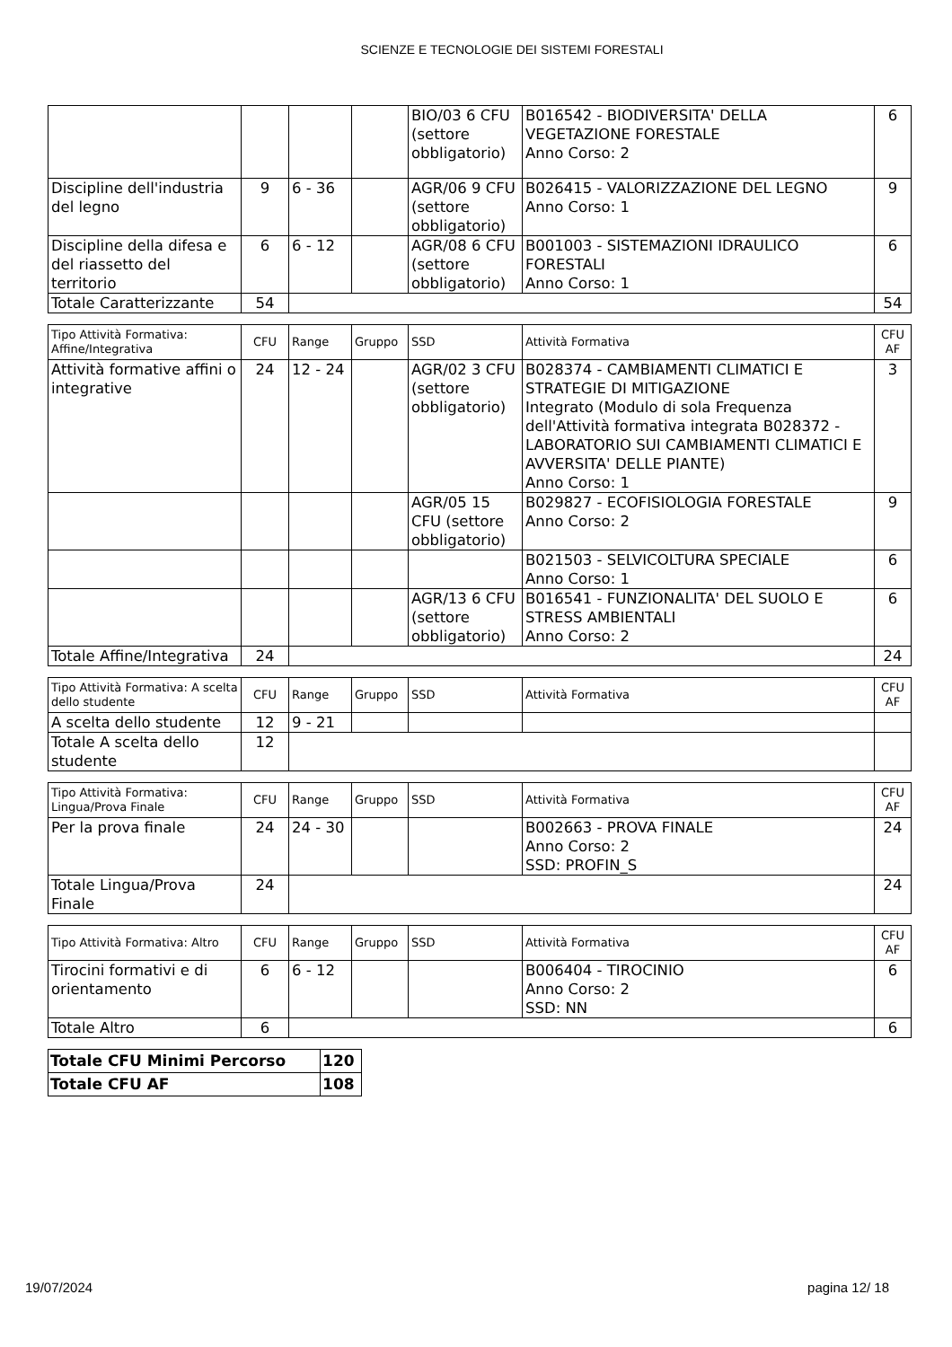SCIENZE E TECNOLOGIE DEI SISTEMI FORESTALI
| | | | | BIO/03 6 CFU (settore obbligatorio) | B016542 - BIODIVERSITA' DELLA VEGETAZIONE FORESTALE Anno Corso: 2 | 6 |
| Discipline dell'industria del legno | 9 | 6 - 36 | | AGR/06 9 CFU (settore obbligatorio) | B026415 - VALORIZZAZIONE DEL LEGNO Anno Corso: 1 | 9 |
| Discipline della difesa e del riassetto del territorio | 6 | 6 - 12 | | AGR/08 6 CFU (settore obbligatorio) | B001003 - SISTEMAZIONI IDRAULICO FORESTALI Anno Corso: 1 | 6 |
| Totale Caratterizzante | 54 | | | | | 54 |
| Tipo Attività Formativa: Affine/Integrativa | CFU | Range | Gruppo | SSD | Attività Formativa | CFU AF |
| --- | --- | --- | --- | --- | --- | --- |
| Attività formative affini o integrative | 24 | 12 - 24 | | AGR/02 3 CFU (settore obbligatorio) | B028374 - CAMBIAMENTI CLIMATICI E STRATEGIE DI MITIGAZIONE Integrato (Modulo di sola Frequenza dell'Attività formativa integrata B028372 - LABORATORIO SUI CAMBIAMENTI CLIMATICI E AVVERSITA' DELLE PIANTE) Anno Corso: 1 | 3 |
| | | | | AGR/05 15 CFU (settore obbligatorio) | B029827 - ECOFISIOLOGIA FORESTALE Anno Corso: 2 | 9 |
| | | | | | B021503 - SELVICOLTURA SPECIALE Anno Corso: 1 | 6 |
| | | | | AGR/13 6 CFU (settore obbligatorio) | B016541 - FUNZIONALITA' DEL SUOLO E STRESS AMBIENTALI Anno Corso: 2 | 6 |
| Totale Affine/Integrativa | 24 | | | | | 24 |
| Tipo Attività Formativa: A scelta dello studente | CFU | Range | Gruppo | SSD | Attività Formativa | CFU AF |
| --- | --- | --- | --- | --- | --- | --- |
| A scelta dello studente | 12 | 9 - 21 | | | | |
| Totale A scelta dello studente | 12 | | | | | |
| Tipo Attività Formativa: Lingua/Prova Finale | CFU | Range | Gruppo | SSD | Attività Formativa | CFU AF |
| --- | --- | --- | --- | --- | --- | --- |
| Per la prova finale | 24 | 24 - 30 | | | B002663 - PROVA FINALE Anno Corso: 2 SSD: PROFIN_S | 24 |
| Totale Lingua/Prova Finale | 24 | | | | | 24 |
| Tipo Attività Formativa: Altro | CFU | Range | Gruppo | SSD | Attività Formativa | CFU AF |
| --- | --- | --- | --- | --- | --- | --- |
| Tirocini formativi e di orientamento | 6 | 6 - 12 | | | B006404 - TIROCINIO Anno Corso: 2 SSD: NN | 6 |
| Totale Altro | 6 | | | | | 6 |
| Totale CFU Minimi Percorso | 120 |
| Totale CFU AF | 108 |
19/07/2024 pagina 12/ 18